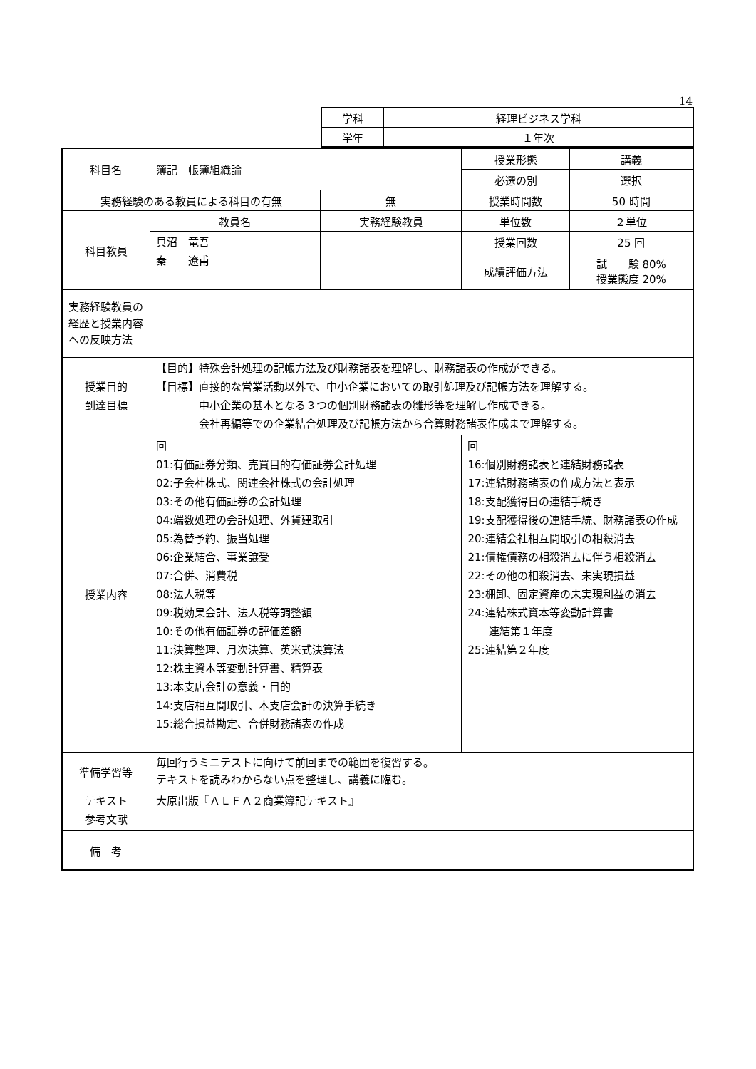14
| 学科 | 経理ビジネス学科 |
| 学年 | １年次 |
| 科目名 | 簿記 帳簿組織論 | | 授業形態 | 講義 |
| | | | 必選の別 | 選択 |
| 実務経験のある教員による科目の有無 | | 無 | 授業時間数 | 50 時間 |
| 科目教員 | 教員名 | 実務経験教員 | 単位数 | ２単位 |
| | 貝沼 竜吾 秦 遼甫 | | 授業回数 | 25 回 |
| | | | 成績評価方法 | 試 験 80% 授業態度 20% |
| 実務経験教員の経歴と授業内容への反映方法 | | | | |
| 授業目的 到達目標 | 【目的】特殊会計処理の記帳方法及び財務諸表を理解し、財務諸表の作成ができる。 【目標】直接的な営業活動以外で、中小企業においての取引処理及び記帳方法を理解する。 中小企業の基本となる３つの個別財務諸表の雛形等を理解し作成できる。 会社再編等での企業結合処理及び記帳方法から合算財務諸表作成まで理解する。 | | | |
| 授業内容 | 回 01:有価証券分類、売買目的有価証券会計処理 02:子会社株式、関連会社株式の会計処理 03:その他有価証券の会計処理 04:端数処理の会計処理、外貨建取引 05:為替予約、振当処理 06:企業結合、事業譲受 07:合併、消費税 08:法人税等 09:税効果会計、法人税等調整額 10:その他有価証券の評価差額 11:決算整理、月次決算、英米式決算法 12:株主資本等変動計算書、精算表 13:本支店会計の意義・目的 14:支店相互間取引、本支店会計の決算手続き 15:総合損益勘定、合併財務諸表の作成 | | 回 16:個別財務諸表と連結財務諸表 17:連結財務諸表の作成方法と表示 18:支配獲得日の連結手続き 19:支配獲得後の連結手続、財務諸表の作成 20:連結会社相互間取引の相殺消去 21:債権債務の相殺消去に伴う相殺消去 22:その他の相殺消去、未実現損益 23:棚卸、固定資産の未実現利益の消去 24:連結株式資本等変動計算書 連結第１年度 25:連結第２年度 | |
| 準備学習等 | 毎回行うミニテストに向けて前回までの範囲を復習する。 テキストを読みわからない点を整理し、講義に臨む。 | | | |
| テキスト 参考文献 | 大原出版『ＡＬＦＡ２商業簿記テキスト』 | | | |
| 備 考 | | | | |